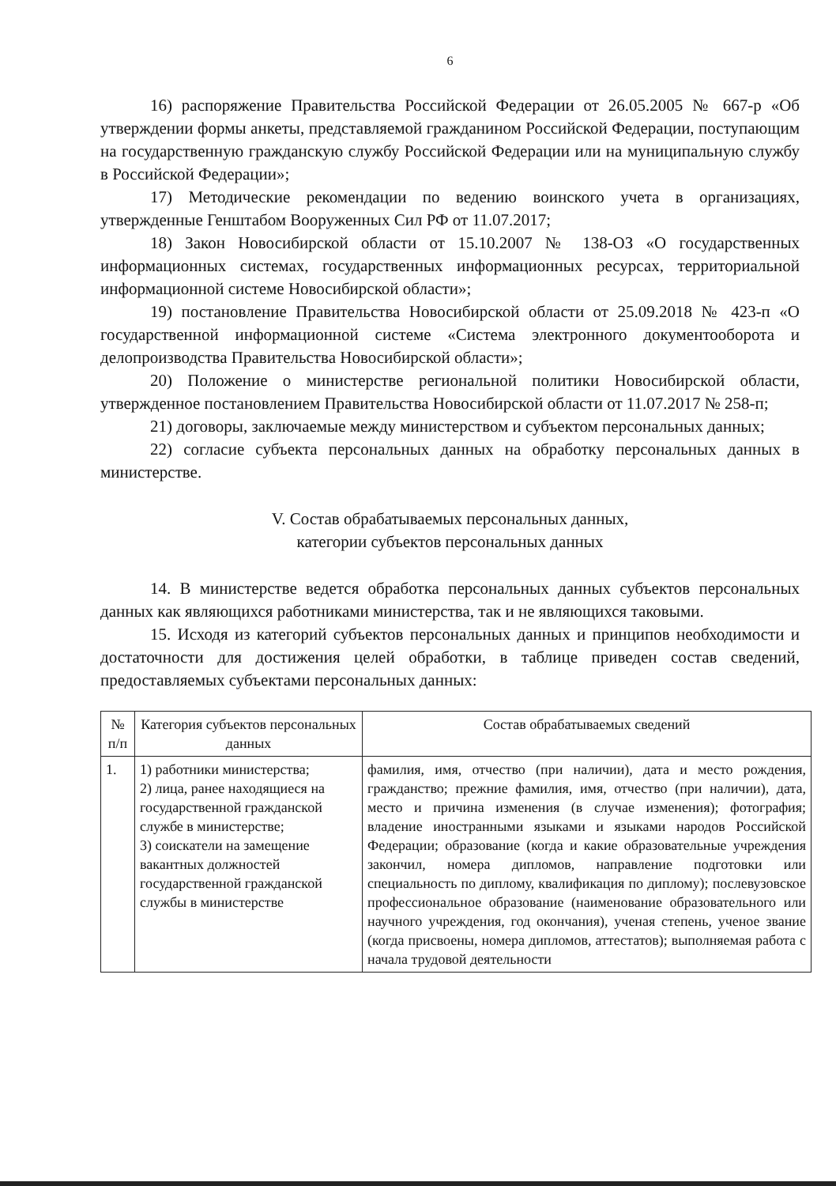6
16) распоряжение Правительства Российской Федерации от 26.05.2005 № 667-р «Об утверждении формы анкеты, представляемой гражданином Российской Федерации, поступающим на государственную гражданскую службу Российской Федерации или на муниципальную службу в Российской Федерации»;
17) Методические рекомендации по ведению воинского учета в организациях, утвержденные Генштабом Вооруженных Сил РФ от 11.07.2017;
18) Закон Новосибирской области от 15.10.2007 № 138-ОЗ «О государственных информационных системах, государственных информационных ресурсах, территориальной информационной системе Новосибирской области»;
19) постановление Правительства Новосибирской области от 25.09.2018 № 423-п «О государственной информационной системе «Система электронного документооборота и делопроизводства Правительства Новосибирской области»;
20) Положение о министерстве региональной политики Новосибирской области, утвержденное постановлением Правительства Новосибирской области от 11.07.2017 № 258-п;
21) договоры, заключаемые между министерством и субъектом персональных данных;
22) согласие субъекта персональных данных на обработку персональных данных в министерстве.
V. Состав обрабатываемых персональных данных,
категории субъектов персональных данных
14. В министерстве ведется обработка персональных данных субъектов персональных данных как являющихся работниками министерства, так и не являющихся таковыми.
15. Исходя из категорий субъектов персональных данных и принципов необходимости и достаточности для достижения целей обработки, в таблице приведен состав сведений, предоставляемых субъектами персональных данных:
| № п/п | Категория субъектов персональных данных | Состав обрабатываемых сведений |
| --- | --- | --- |
| 1. | 1) работники министерства; 2) лица, ранее находящиеся на государственной гражданской службе в министерстве; 3) соискатели на замещение вакантных должностей государственной гражданской службы в министерстве | фамилия, имя, отчество (при наличии), дата и место рождения, гражданство; прежние фамилия, имя, отчество (при наличии), дата, место и причина изменения (в случае изменения); фотография; владение иностранными языками и языками народов Российской Федерации; образование (когда и какие образовательные учреждения закончил, номера дипломов, направление подготовки или специальность по диплому, квалификация по диплому); послевузовское профессиональное образование (наименование образовательного или научного учреждения, год окончания), ученая степень, ученое звание (когда присвоены, номера дипломов, аттестатов); выполняемая работа с начала трудовой деятельности |